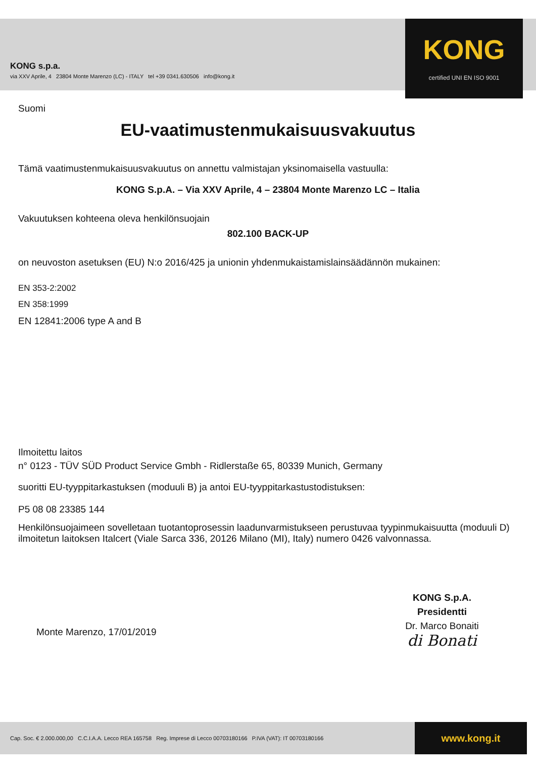KONG s.p.a.
via XXV Aprile, 4 23804 Monte Marenzo (LC) - ITALY tel +39 0341.630506 info@kong.it
KONG
certified UNI EN ISO 9001
Suomi
EU-vaatimustenmukaisuusvakuutus
Tämä vaatimustenmukaisuusvakuutus on annettu valmistajan yksinomaisella vastuulla:
KONG S.p.A. – Via XXV Aprile, 4 – 23804 Monte Marenzo LC – Italia
Vakuutuksen kohteena oleva henkilönsuojain
802.100 BACK-UP
on neuvoston asetuksen (EU) N:o 2016/425 ja unionin yhdenmukaistamislainsäädännön mukainen:
EN 353-2:2002
EN 358:1999
EN 12841:2006 type A and B
Ilmoitettu laitos
n° 0123 - TÜV SÜD Product Service Gmbh - Ridlerstaße 65, 80339 Munich, Germany
suoritti EU-tyyppitarkastuksen (moduuli B) ja antoi EU-tyyppitarkastustodistuksen:
P5 08 08 23385 144
Henkilönsuojaimeen sovelletaan tuotantoprosessin laadunvarmistukseen perustuvaa tyypinmukaisuutta (moduuli D) ilmoitetun laitoksen Italcert (Viale Sarca 336, 20126 Milano (MI), Italy) numero 0426 valvonnassa.
Monte Marenzo, 17/01/2019
KONG S.p.A.
Presidentti
Dr. Marco Bonaiti
di Bonati
Cap. Soc. € 2.000.000,00 C.C.I.A.A. Lecco REA 165758 Reg. Imprese di Lecco 00703180166 P.IVA (VAT): IT 00703180166
www.kong.it